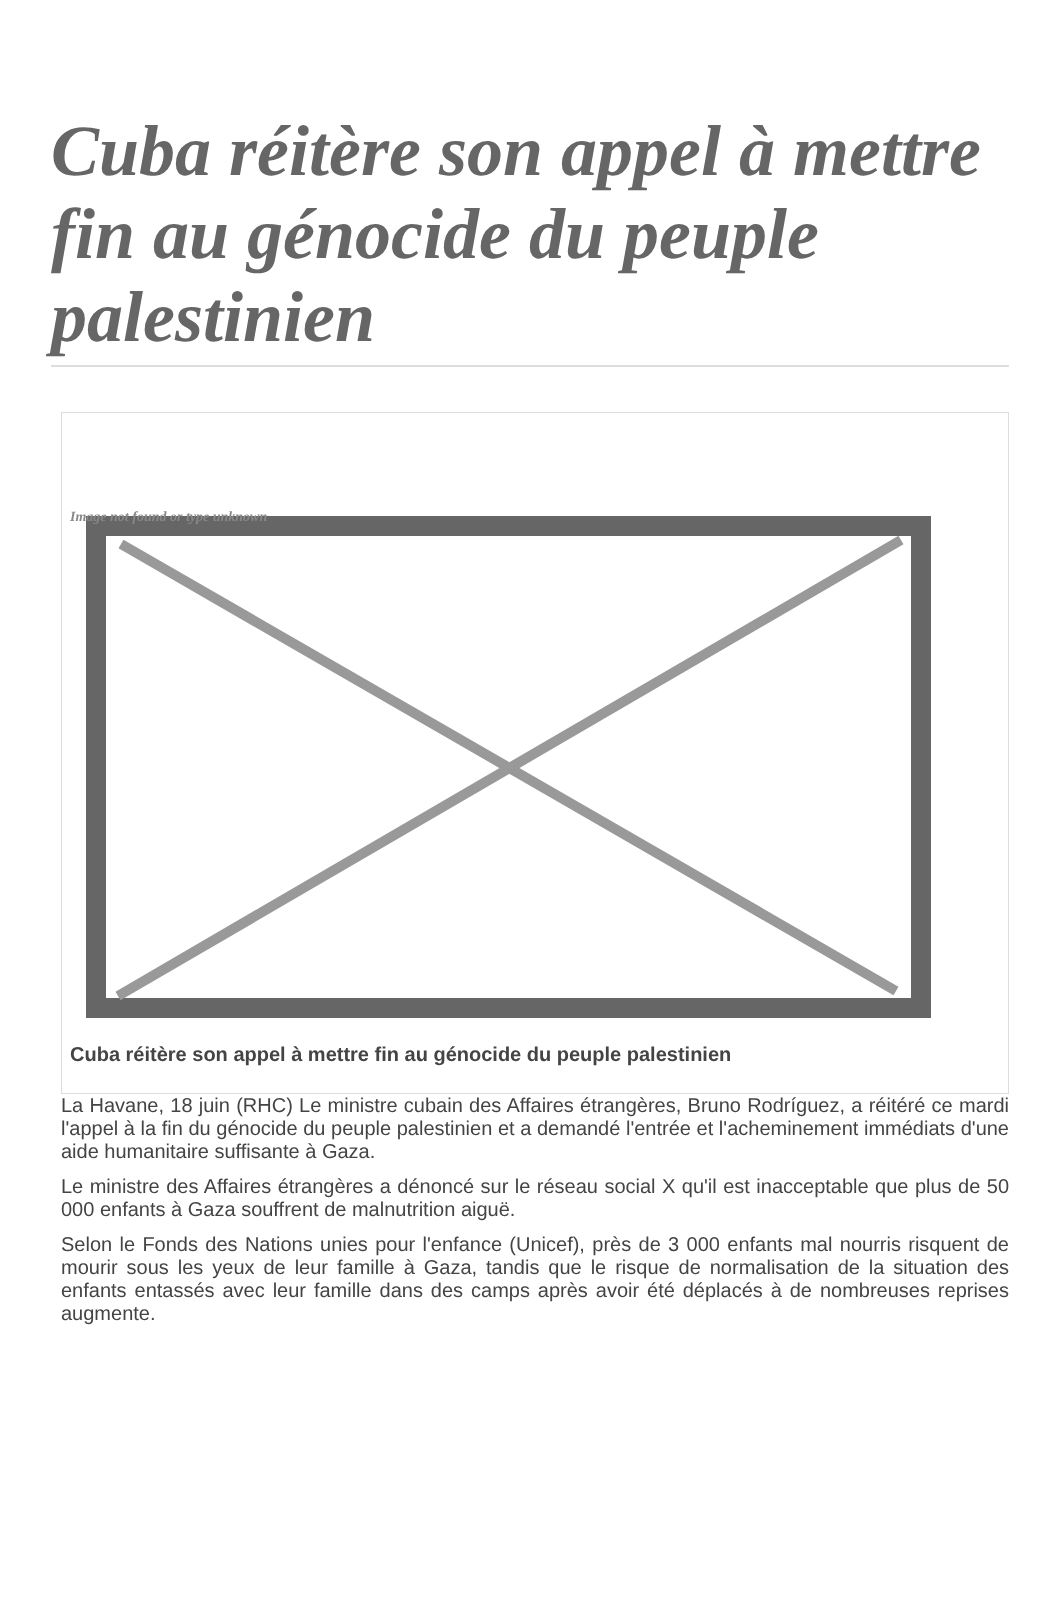Cuba réitère son appel à mettre fin au génocide du peuple palestinien
Image not found or type unknown
Cuba réitère son appel à mettre fin au génocide du peuple palestinien
La Havane, 18 juin (RHC) Le ministre cubain des Affaires étrangères, Bruno Rodríguez, a réitéré ce mardi l'appel à la fin du génocide du peuple palestinien et a demandé l'entrée et l'acheminement immédiats d'une aide humanitaire suffisante à Gaza.
Le ministre des Affaires étrangères a dénoncé sur le réseau social X qu'il est inacceptable que plus de 50 000 enfants à Gaza souffrent de malnutrition aiguë.
Selon le Fonds des Nations unies pour l'enfance (Unicef), près de 3 000 enfants mal nourris risquent de mourir sous les yeux de leur famille à Gaza, tandis que le risque de normalisation de la situation des enfants entassés avec leur famille dans des camps après avoir été déplacés à de nombreuses reprises augmente.